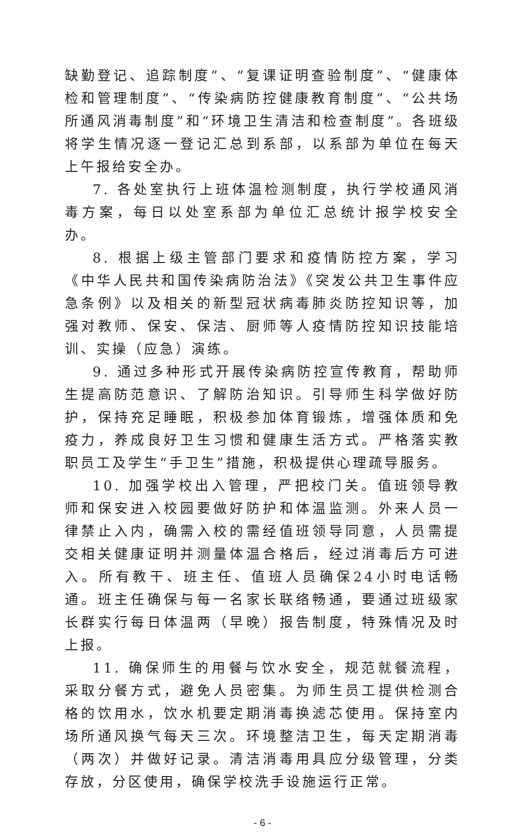缺勤登记、追踪制度”、“复课证明查验制度”、“健康体检和管理制度”、“传染病防控健康教育制度”、“公共场所通风消毒制度”和“环境卫生清洁和检查制度”。各班级将学生情况逐一登记汇总到系部，以系部为单位在每天上午报给安全办。
7. 各处室执行上班体温检测制度，执行学校通风消毒方案，每日以处室系部为单位汇总统计报学校安全办。
8. 根据上级主管部门要求和疫情防控方案，学习《中华人民共和国传染病防治法》《突发公共卫生事件应急条例》以及相关的新型冠状病毒肺炎防控知识等，加强对教师、保安、保洁、厨师等人疫情防控知识技能培训、实操（应急）演练。
9. 通过多种形式开展传染病防控宣传教育，帮助师生提高防范意识、了解防治知识。引导师生科学做好防护，保持充足睡眠，积极参加体育锻炼，增强体质和免疫力，养成良好卫生习惯和健康生活方式。严格落实教职员工及学生“手卫生”措施，积极提供心理疏导服务。
10. 加强学校出入管理，严把校门关。值班领导教师和保安进入校园要做好防护和体温监测。外来人员一律禁止入内，确需入校的需经值班领导同意，人员需提交相关健康证明并测量体温合格后，经过消毒后方可进入。所有教干、班主任、值班人员确保24小时电话畅通。班主任确保与每一名家长联络畅通，要通过班级家长群实行每日体温两（早晚）报告制度，特殊情况及时上报。
11. 确保师生的用餐与饮水安全，规范就餐流程，采取分餐方式，避免人员密集。为师生员工提供检测合格的饮用水，饮水机要定期消毒换滤芯使用。保持室内场所通风换气每天三次。环境整洁卫生，每天定期消毒（两次）并做好记录。清洁消毒用具应分级管理，分类存放，分区使用，确保学校洗手设施运行正常。
- 6 -